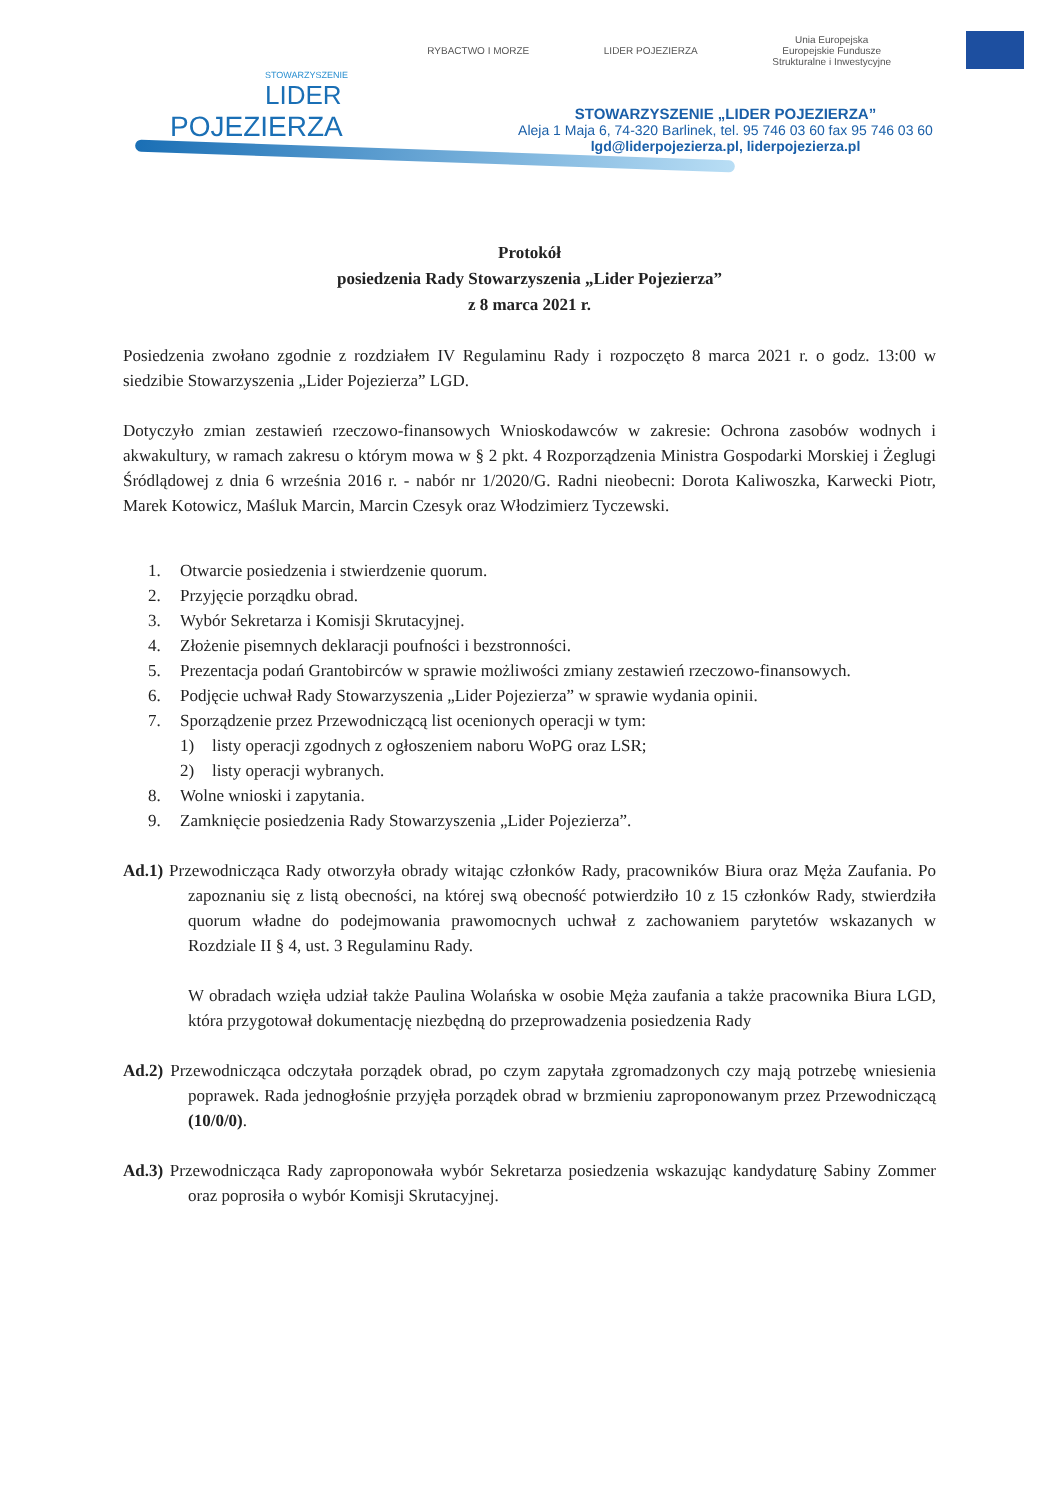STOWARZYSZENIE
LIDER
POJEZIERZA
RYBACTWO I MORZE LIDER POJEZIERZA Unia Europejska
Europejskie Fundusze
Strukturalne i Inwestycyjne
STOWARZYSZENIE „LIDER POJEZIERZA”
Aleja 1 Maja 6, 74-320 Barlinek, tel. 95 746 03 60 fax 95 746 03 60
lgd@liderpojezierza.pl, liderpojezierza.pl
Protokół
posiedzenia Rady Stowarzyszenia „Lider Pojezierza”
z 8 marca 2021 r.
Posiedzenia zwołano zgodnie z rozdziałem IV Regulaminu Rady i rozpoczęto 8 marca 2021 r. o godz. 13:00 w siedzibie Stowarzyszenia „Lider Pojezierza” LGD.
Dotyczyło zmian zestawień rzeczowo-finansowych Wnioskodawców w zakresie: Ochrona zasobów wodnych i akwakultury, w ramach zakresu o którym mowa w § 2 pkt. 4 Rozporządzenia Ministra Gospodarki Morskiej i Żeglugi Śródlądowej z dnia 6 września 2016 r. - nabór nr 1/2020/G. Radni nieobecni: Dorota Kaliwoszka, Karwecki Piotr, Marek Kotowicz, Maśluk Marcin, Marcin Czesyk oraz Włodzimierz Tyczewski.
1. Otwarcie posiedzenia i stwierdzenie quorum.
2. Przyjęcie porządku obrad.
3. Wybór Sekretarza i Komisji Skrutacyjnej.
4. Złożenie pisemnych deklaracji poufności i bezstronności.
5. Prezentacja podań Grantobirców w sprawie możliwości zmiany zestawień rzeczowo-finansowych.
6. Podjęcie uchwał Rady Stowarzyszenia „Lider Pojezierza” w sprawie wydania opinii.
7. Sporządzenie przez Przewodniczącą list ocenionych operacji w tym:
1) listy operacji zgodnych z ogłoszeniem naboru WoPG oraz LSR;
2) listy operacji wybranych.
8. Wolne wnioski i zapytania.
9. Zamknięcie posiedzenia Rady Stowarzyszenia „Lider Pojezierza”.
Ad.1) Przewodnicząca Rady otworzyła obrady witając członków Rady, pracowników Biura oraz Męża Zaufania. Po zapoznaniu się z listą obecności, na której swą obecność potwierdziło 10 z 15 członków Rady, stwierdziła quorum władne do podejmowania prawomocnych uchwał z zachowaniem parytetów wskazanych w Rozdziale II § 4, ust. 3 Regulaminu Rady.
W obradach wzięła udział także Paulina Wolańska w osobie Męża zaufania a także pracownika Biura LGD, która przygotował dokumentację niezbędną do przeprowadzenia posiedzenia Rady
Ad.2) Przewodnicząca odczytała porządek obrad, po czym zapytała zgromadzonych czy mają potrzebę wniesienia poprawek. Rada jednogłośnie przyjęła porządek obrad w brzmieniu zaproponowanym przez Przewodniczącą (10/0/0).
Ad.3) Przewodnicząca Rady zaproponowała wybór Sekretarza posiedzenia wskazując kandydaturę Sabiny Zommer oraz poprosiła o wybór Komisji Skrutacyjnej.